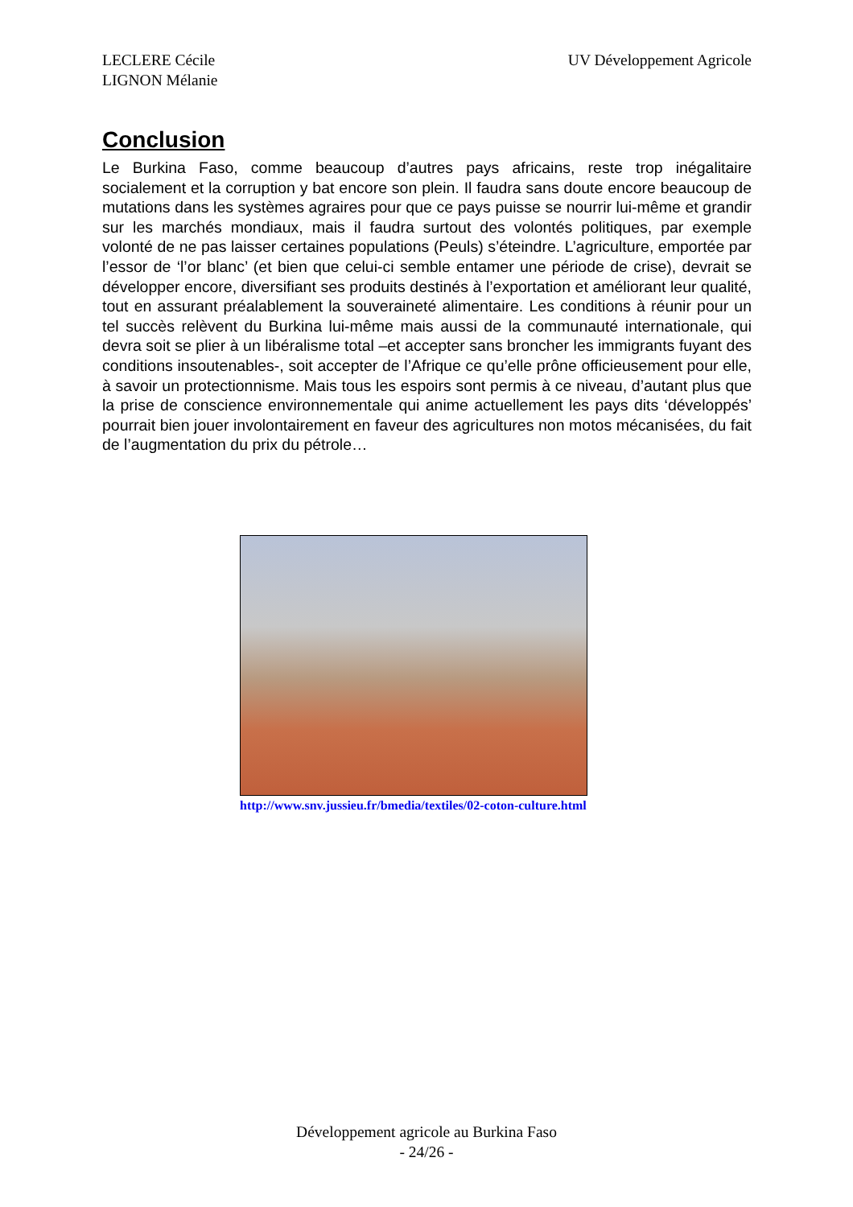LECLERE Cécile
LIGNON Mélanie
UV Développement Agricole
Conclusion
Le Burkina Faso, comme beaucoup d’autres pays africains, reste trop inégalitaire socialement et la corruption y bat encore son plein. Il faudra sans doute encore beaucoup de mutations dans les systèmes agraires pour que ce pays puisse se nourrir lui-même et grandir sur les marchés mondiaux, mais il faudra surtout des volontés politiques, par exemple volonté de ne pas laisser certaines populations (Peuls) s’éteindre. L’agriculture, emportée par l’essor de ‘l’or blanc’ (et bien que celui-ci semble entamer une période de crise), devrait se développer encore, diversifiant ses produits destinés à l’exportation et améliorant leur qualité, tout en assurant préalablement la souveraineté alimentaire. Les conditions à réunir pour un tel succès relèvent du Burkina lui-même mais aussi de la communauté internationale, qui devra soit se plier à un libéralisme total –et accepter sans broncher les immigrants fuyant des conditions insoutenables-, soit accepter de l’Afrique ce qu’elle prône officieusement pour elle, à savoir un protectionnisme. Mais tous les espoirs sont permis à ce niveau, d’autant plus que la prise de conscience environnementale qui anime actuellement les pays dits ‘développés’ pourrait bien jouer involontairement en faveur des agricultures non motos mécanisées, du fait de l’augmentation du prix du pétrole…
http://www.snv.jussieu.fr/bmedia/textiles/02-coton-culture.html
Développement agricole au Burkina Faso
- 24/26 -